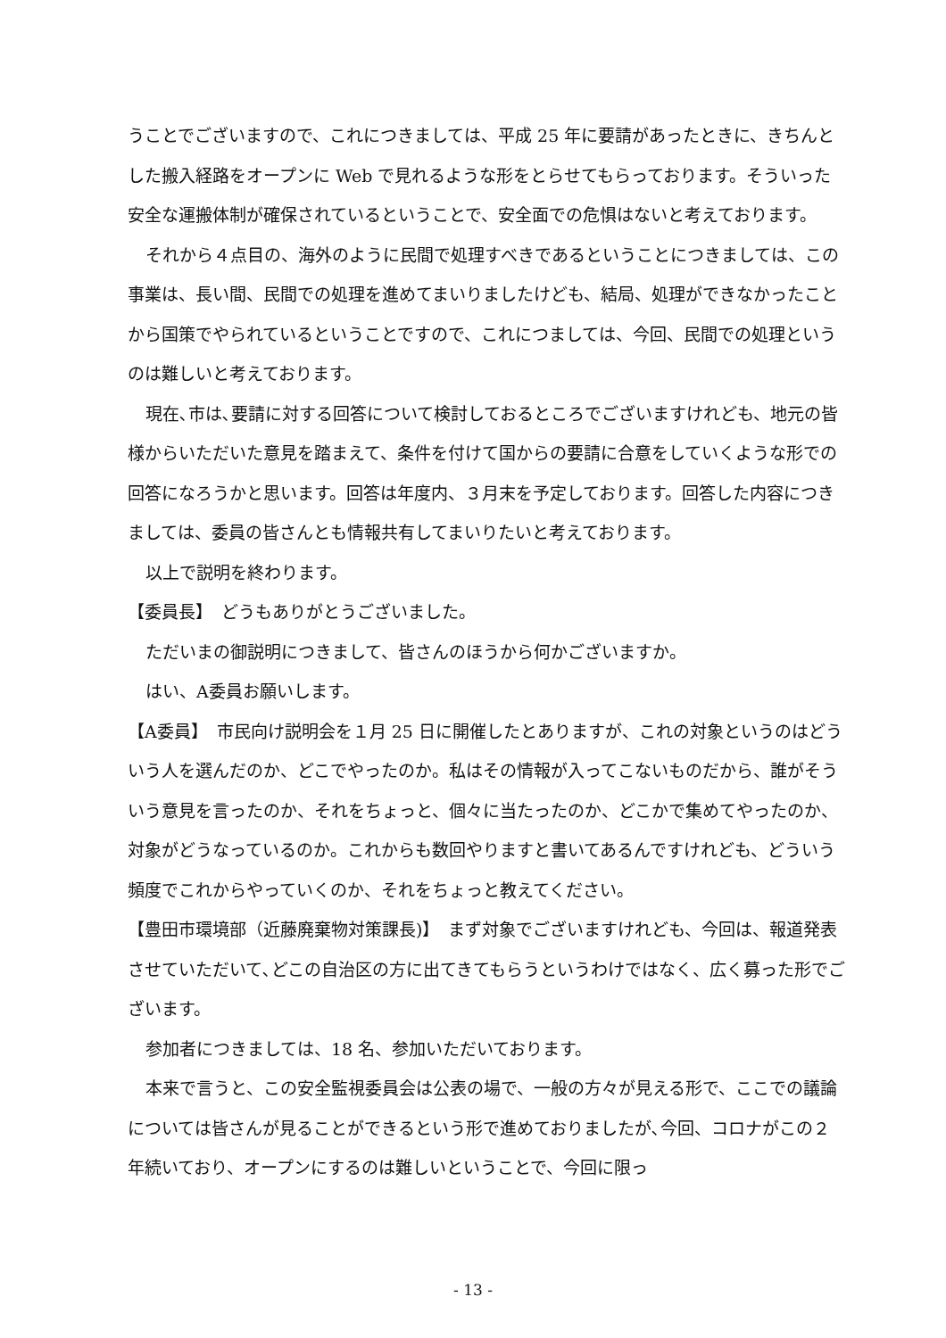うことでございますので、これにつきましては、平成 25 年に要請があったときに、きちんとした搬入経路をオープンに Web で見れるような形をとらせてもらっております。そういった安全な運搬体制が確保されているということで、安全面での危惧はないと考えております。
それから４点目の、海外のように民間で処理すべきであるということにつきましては、この事業は、長い間、民間での処理を進めてまいりましたけども、結局、処理ができなかったことから国策でやられているということですので、これにつましては、今回、民間での処理というのは難しいと考えております。
現在､市は､要請に対する回答について検討しておるところでございますけれども、地元の皆様からいただいた意見を踏まえて、条件を付けて国からの要請に合意をしていくような形での回答になろうかと思います。回答は年度内、３月末を予定しております。回答した内容につきましては、委員の皆さんとも情報共有してまいりたいと考えております。
以上で説明を終わります。
【委員長】　どうもありがとうございました。
ただいまの御説明につきまして、皆さんのほうから何かございますか。
はい、A委員お願いします。
【A委員】　市民向け説明会を１月 25 日に開催したとありますが、これの対象というのはどういう人を選んだのか、どこでやったのか。私はその情報が入ってこないものだから、誰がそういう意見を言ったのか、それをちょっと、個々に当たったのか、どこかで集めてやったのか、対象がどうなっているのか。これからも数回やりますと書いてあるんですけれども、どういう頻度でこれからやっていくのか、それをちょっと教えてください。
【豊田市環境部（近藤廃棄物対策課長)】　まず対象でございますけれども、今回は、報道発表させていただいて､どこの自治区の方に出てきてもらうというわけではなく、広く募った形でございます。
参加者につきましては、18 名、参加いただいております。
本来で言うと、この安全監視委員会は公表の場で、一般の方々が見える形で、ここでの議論については皆さんが見ることができるという形で進めておりましたが､今回、コロナがこの２年続いており、オープンにするのは難しいということで、今回に限っ
- 13 -